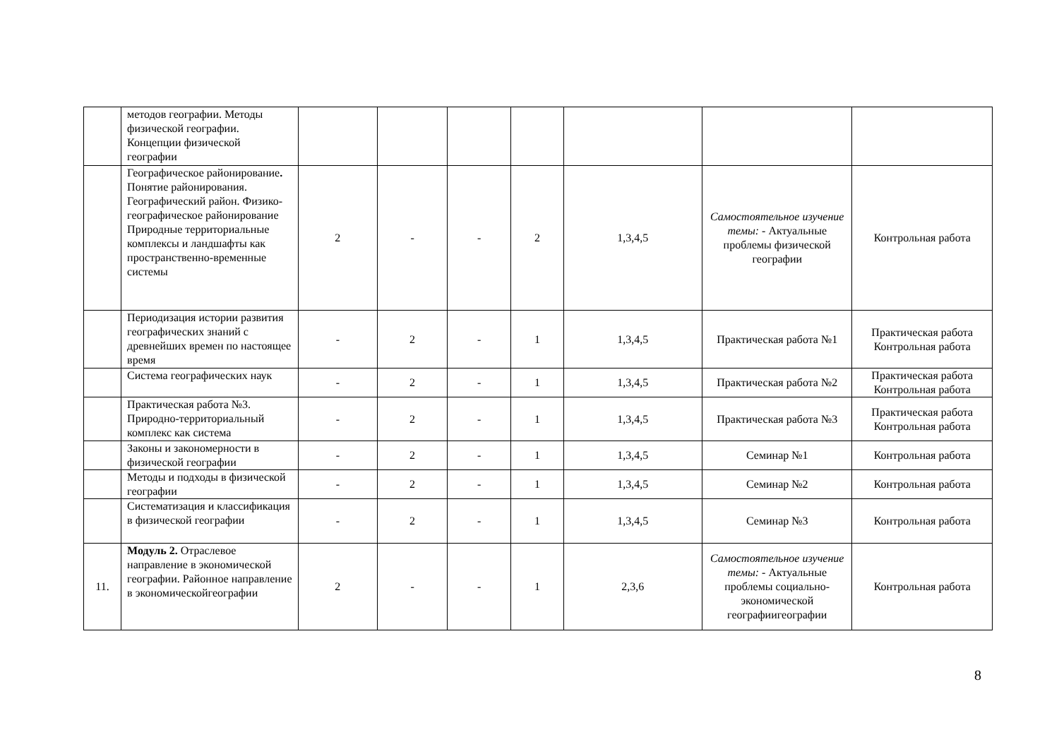| | методов географии. Методы физической географии. Концепции физической географии | | | | | | | |
| | Географическое районирование . Понятие районирования. Географический район. Физико-географическое районирование Природные территориальные комплексы и ландшафты как пространственно-временные системы | 2 | - | - | 2 | 1,3,4,5 | Самостоятельное изучение темы: - Актуальные проблемы физической географии | Контрольная работа |
| | Периодизация истории развития географических знаний с древнейших времен по настоящее время | - | 2 | - | 1 | 1,3,4,5 | Практическая работа №1 | Практическая работа Контрольная работа |
| | Система географических наук | - | 2 | - | 1 | 1,3,4,5 | Практическая работа №2 | Практическая работа Контрольная работа |
| | Практическая работа №3. Природно-территориальный комплекс как система | - | 2 | - | 1 | 1,3,4,5 | Практическая работа №3 | Практическая работа Контрольная работа |
| | Законы и закономерности в физической географии | - | 2 | - | 1 | 1,3,4,5 | Семинар №1 | Контрольная работа |
| | Методы и подходы в физической географии | - | 2 | - | 1 | 1,3,4,5 | Семинар №2 | Контрольная работа |
| | Систематизация и классификация в физической географии | - | 2 | - | 1 | 1,3,4,5 | Семинар №3 | Контрольная работа |
| 11. | Модуль 2. Отраслевое направление в экономической географии. Районное направление в экономическойгеографии | 2 | - | - | 1 | 2,3,6 | Самостоятельное изучение темы: - Актуальные проблемы социально-экономической географиигеографии | Контрольная работа |
8